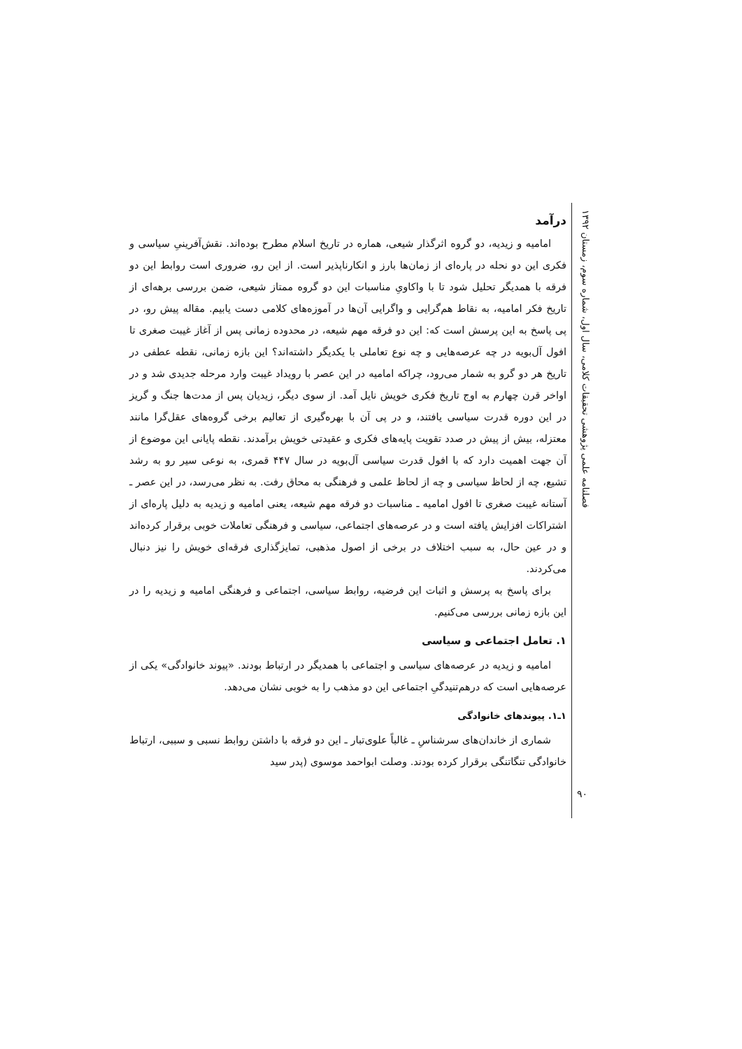فصلنامه علمی پژوهشی تحقیقات کلامی، سال اول، شماره سوم، زمستان ۱۳۹۲
درآمد
امامیه و زیدیه، دو گروه اثرگذار شیعی، هماره در تاریخ اسلام مطرح بوده‌اند. نقش‌آفرینیِ سیاسی و فکری این دو نحله در پاره‌ای از زمان‌ها بارز و انکارناپذیر است. از این رو، ضروری است روابط این دو فرقه با همدیگر تحلیل شود تا با واکاویِ مناسبات این دو گروه ممتاز شیعی، ضمن بررسی برهه‌ای از تاریخ فکر امامیه، به نقاط هم‌گرایی و واگرایی آن‌ها در آموزه‌های کلامی دست یابیم. مقاله پیش رو، در پی پاسخ به این پرسش است که: این دو فرقه مهم شیعه، در محدوده زمانی پس از آغاز غیبت صغری تا افول آل‌بویه در چه عرصه‌هایی و چه نوع تعاملی با یکدیگر داشته‌اند؟ این بازه زمانی، نقطه عطفی در تاریخ هر دو گرو به شمار می‌رود، چراکه امامیه در این عصر با رویداد غیبت وارد مرحله جدیدی شد و در اواخر قرن چهارم به اوج تاریخ فکری خویش نایل آمد. از سوی دیگر، زیدیان پس از مدت‌ها جنگ و گریز در این دوره قدرت سیاسی یافتند، و در پی آن با بهره‌گیری از تعالیم برخی گروه‌های عقل‌گرا مانند معتزله، بیش از پیش در صدد تقویت پایه‌های فکری و عقیدتی خویش برآمدند. نقطه پایانی این موضوع از آن جهت اهمیت دارد که با افول قدرت سیاسی آل‌بویه در سال ۴۴۷ قمری، به نوعی سیر رو به رشد تشیع، چه از لحاظ سیاسی و چه از لحاظ علمی و فرهنگی به محاق رفت. به نظر می‌رسد، در این عصر ـ آستانه غیبت صغری تا افول امامیه ـ مناسبات دو فرقه مهم شیعه، یعنی امامیه و زیدیه به دلیل پاره‌ای از اشتراکات افزایش یافته است و در عرصه‌های اجتماعی، سیاسی و فرهنگی تعاملات خوبی برقرار کرده‌اند و در عین حال، به سبب اختلاف در برخی از اصول مذهبی، تمایزگذاری فرقه‌ای خویش را نیز دنبال می‌کردند.
برای پاسخ به پرسش و اثبات این فرضیه، روابط سیاسی، اجتماعی و فرهنگی امامیه و زیدیه را در این بازه زمانی بررسی می‌کنیم.
۱. تعامل اجتماعی و سیاسی
امامیه و زیدیه در عرصه‌های سیاسی و اجتماعی با همدیگر در ارتباط بودند. «پیوند خانوادگی» یکی از عرصه‌هایی است که درهم‌تنیدگیِ اجتماعی این دو مذهب را به خوبی نشان می‌دهد.
۱ـ۱. پیوندهای خانوادگی
شماری از خاندان‌های سرشناسِ ـ غالباً علوی‌تبار ـ این دو فرقه با داشتن روابط نسبی و سببی، ارتباط خانوادگی تنگاتنگی برقرار کرده بودند. وصلت ابواحمد موسوی (پدر سید
۹۰